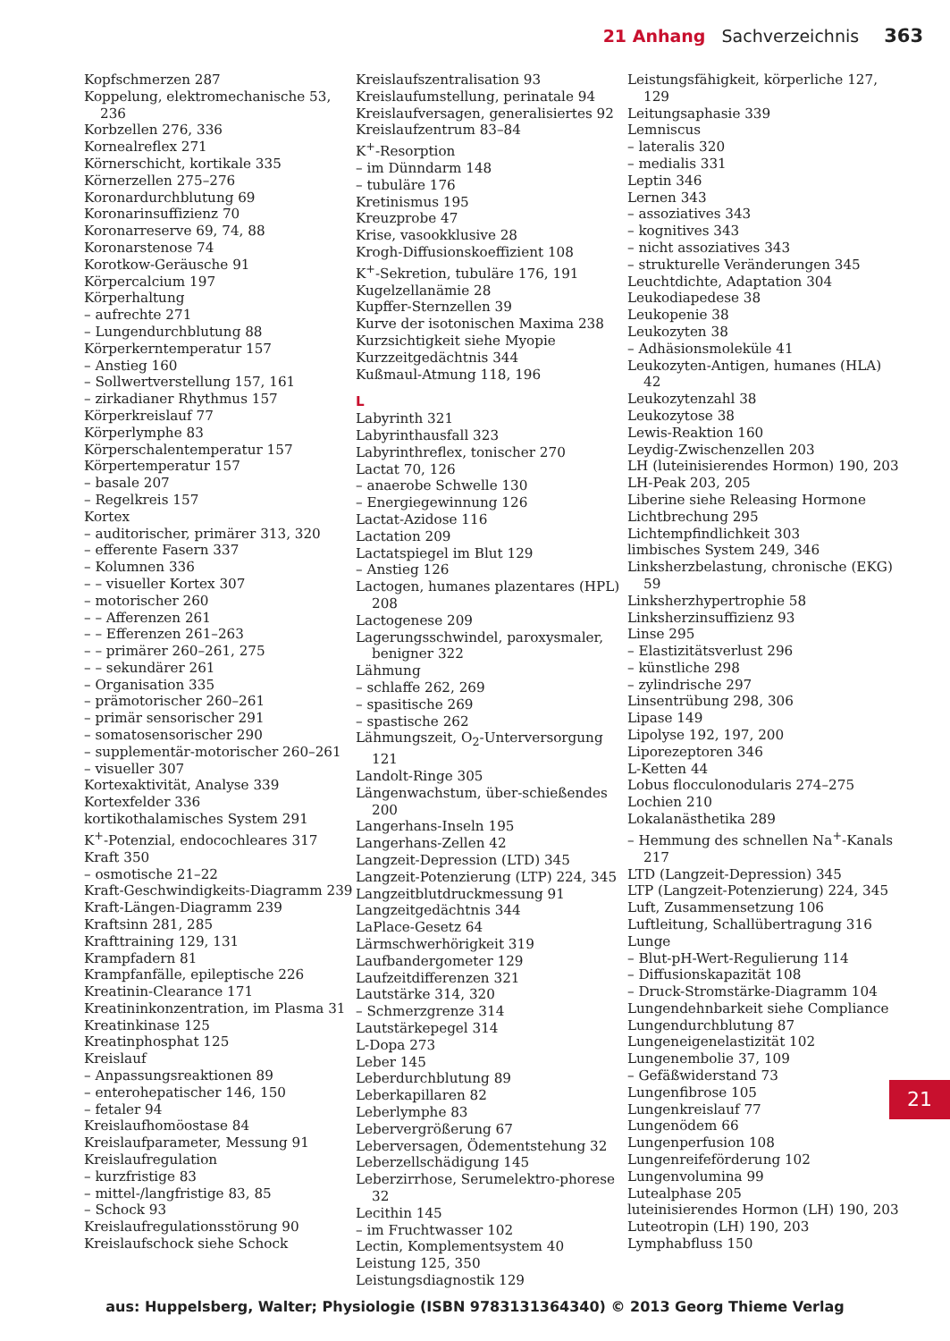21 Anhang Sachverzeichnis 363
Kopfschmerzen 287
Koppelung, elektromechanische 53, 236
Korbzellen 276, 336
Kornealreflex 271
Körnerschicht, kortikale 335
Körnerzellen 275–276
Koronardurchblutung 69
Koronarinsuffizienz 70
Koronarreserve 69, 74, 88
Koronarstenose 74
Korotkow-Geräusche 91
Körpercalcium 197
Körperhaltung
– aufrechte 271
– Lungendurchblutung 88
Körperkerntemperatur 157
– Anstieg 160
– Sollwertverstellung 157, 161
– zirkadianer Rhythmus 157
Körperkreislauf 77
Körperlymphe 83
Körperschalentemperatur 157
Körpertemperatur 157
– basale 207
– Regelkreis 157
Kortex
– auditorischer, primärer 313, 320
– efferente Fasern 337
– Kolumnen 336
– – visueller Kortex 307
– motorischer 260
– – Afferenzen 261
– – Efferenzen 261–263
– – primärer 260–261, 275
– – sekundärer 261
– Organisation 335
– prämotorischer 260–261
– primär sensorischer 291
– somatosensorischer 290
– supplementär-motorischer 260–261
– visueller 307
Kortexaktivität, Analyse 339
Kortexfelder 336
kortikothalamisches System 291
K<sup>+</sup>-Potenzial, endocochleares 317
Kraft 350
– osmotische 21–22
Kraft-Geschwindigkeits-Diagramm 239
Kraft-Längen-Diagramm 239
Kraftsinn 281, 285
Krafttraining 129, 131
Krampfadern 81
Krampfanfälle, epileptische 226
Kreatinin-Clearance 171
Kreatininkonzentration, im Plasma 31
Kreatinkinase 125
Kreatinphosphat 125
Kreislauf
– Anpassungsreaktionen 89
– enterohepatischer 146, 150
– fetaler 94
Kreislaufhomöostase 84
Kreislaufparameter, Messung 91
Kreislaufregulation
– kurzfristige 83
– mittel-/langfristige 83, 85
– Schock 93
Kreislaufregulationsstörung 90
Kreislaufschock siehe Schock
Kreislaufszentralisation 93
Kreislaufumstellung, perinatale 94
Kreislaufversagen, generalisiertes 92
Kreislaufzentrum 83–84
K<sup>+</sup>-Resorption
– im Dünndarm 148
– tubuläre 176
Kretinismus 195
Kreuzprobe 47
Krise, vasookklusive 28
Krogh-Diffusionskoeffizient 108
K<sup>+</sup>-Sekretion, tubuläre 176, 191
Kugelzellanämie 28
Kupffer-Sternzellen 39
Kurve der isotonischen Maxima 238
Kurzsichtigkeit siehe Myopie
Kurzzeitgedächtnis 344
Kußmaul-Atmung 118, 196
L
Labyrinth 321
Labyrinthausfall 323
Labyrinthreflex, tonischer 270
Lactat 70, 126
– anaerobe Schwelle 130
– Energiegewinnung 126
Lactat-Azidose 116
Lactation 209
Lactatspiegel im Blut 129
– Anstieg 126
Lactogen, humanes plazentares (HPL) 208
Lactogenese 209
Lagerungsschwindel, paroxysmaler, benigner 322
Lähmung
– schlaffe 262, 269
– spasitische 269
– spastische 262
Lähmungszeit, O<sub>2</sub>-Unterversorgung 121
Landolt-Ringe 305
Längenwachstum, über-schießendes 200
Langerhans-Inseln 195
Langerhans-Zellen 42
Langzeit-Depression (LTD) 345
Langzeit-Potenzierung (LTP) 224, 345
Langzeitblutdruckmessung 91
Langzeitgedächtnis 344
LaPlace-Gesetz 64
Lärmschwerhörigkeit 319
Laufbandergometer 129
Laufzeitdifferenzen 321
Lautstärke 314, 320
– Schmerzgrenze 314
Lautstärkepegel 314
L-Dopa 273
Leber 145
Leberdurchblutung 89
Leberkapillaren 82
Leberlymphe 83
Lebervergrößerung 67
Leberversagen, Ödementstehung 32
Leberzellschädigung 145
Leberzirrhose, Serumelektro-phorese 32
Lecithin 145
– im Fruchtwasser 102
Lectin, Komplementsystem 40
Leistung 125, 350
Leistungsdiagnostik 129
Leistungsfähigkeit, körperliche 127, 129
Leitungsaphasie 339
Lemniscus
– lateralis 320
– medialis 331
Leptin 346
Lernen 343
– assoziatives 343
– kognitives 343
– nicht assoziatives 343
– strukturelle Veränderungen 345
Leuchtdichte, Adaptation 304
Leukodiapedese 38
Leukopenie 38
Leukozyten 38
– Adhäsionsmoleküle 41
Leukozyten-Antigen, humanes (HLA) 42
Leukozytenzahl 38
Leukozytose 38
Lewis-Reaktion 160
Leydig-Zwischenzellen 203
LH (luteinisierendes Hormon) 190, 203
LH-Peak 203, 205
Liberine siehe Releasing Hormone
Lichtbrechung 295
Lichtempfindlichkeit 303
limbisches System 249, 346
Linksherzbelastung, chronische (EKG) 59
Linksherzhypertrophie 58
Linksherzinsuffizienz 93
Linse 295
– Elastizitätsverlust 296
– künstliche 298
– zylindrische 297
Linsentrübung 298, 306
Lipase 149
Lipolyse 192, 197, 200
Liporezeptoren 346
L-Ketten 44
Lobus flocculonodularis 274–275
Lochien 210
Lokalanästhetika 289
– Hemmung des schnellen Na<sup>+</sup>-Kanals 217
LTD (Langzeit-Depression) 345
LTP (Langzeit-Potenzierung) 224, 345
Luft, Zusammensetzung 106
Luftleitung, Schallübertragung 316
Lunge
– Blut-pH-Wert-Regulierung 114
– Diffusionskapazität 108
– Druck-Stromstärke-Diagramm 104
Lungendehnbarkeit siehe Compliance
Lungendurchblutung 87
Lungeneigenelastizität 102
Lungenembolie 37, 109
– Gefäßwiderstand 73
Lungenfibrose 105
Lungenkreislauf 77
Lungenödem 66
Lungenperfusion 108
Lungenreifeförderung 102
Lungenvolumina 99
Lutealphase 205
luteinisierendes Hormon (LH) 190, 203
Luteotropin (LH) 190, 203
Lymphabfluss 150
21
aus: Huppelsberg, Walter; Physiologie (ISBN 9783131364340) © 2013 Georg Thieme Verlag